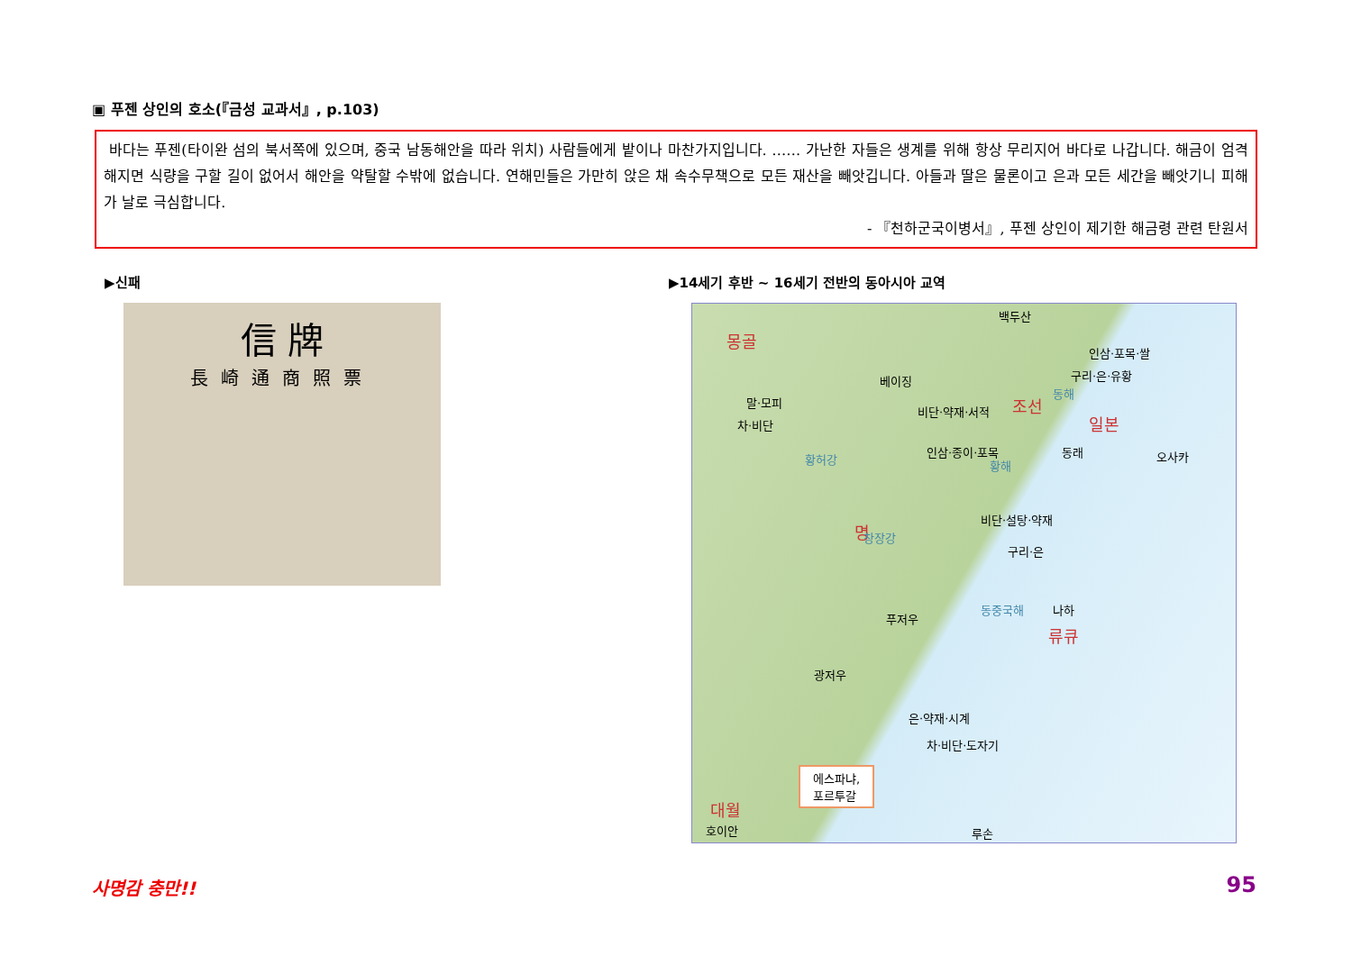▣ 푸젠 상인의 호소(『금성 교과서』, p.103)
바다는 푸젠(타이완 섬의 북서쪽에 있으며, 중국 남동해안을 따라 위치) 사람들에게 밭이나 마찬가지입니다. …… 가난한 자들은 생계를 위해 항상 무리지어 바다로 나갑니다. 해금이 엄격해지면 식량을 구할 길이 없어서 해안을 약탈할 수밖에 없습니다. 연해민들은 가만히 앉은 채 속수무책으로 모든 재산을 빼앗깁니다. 아들과 딸은 물론이고 은과 모든 세간을 빼앗기니 피해가 날로 극심합니다.
- 『천하군국이병서』, 푸젠 상인이 제기한 해금령 관련 탄원서
▶신패
▶14세기 후반 ~ 16세기 전반의 동아시아 교역
信 牌
長崎通商照票
백두산
몽골
베이징
조선
일본
동래 오사카
명
푸저우
나하
류큐
광저우
에스파냐,
포르투갈
대월
호이안 루손
인삼·포목·쌀
구리·은·유황
비단·약재·서적
인삼·종이·포목
비단·설탕·약재
구리·은
말·모피
차·비단
은·약재·시계
차·비단·도자기
황허강
창장강
동해
황해
동중국해
사명감 충만!! 95